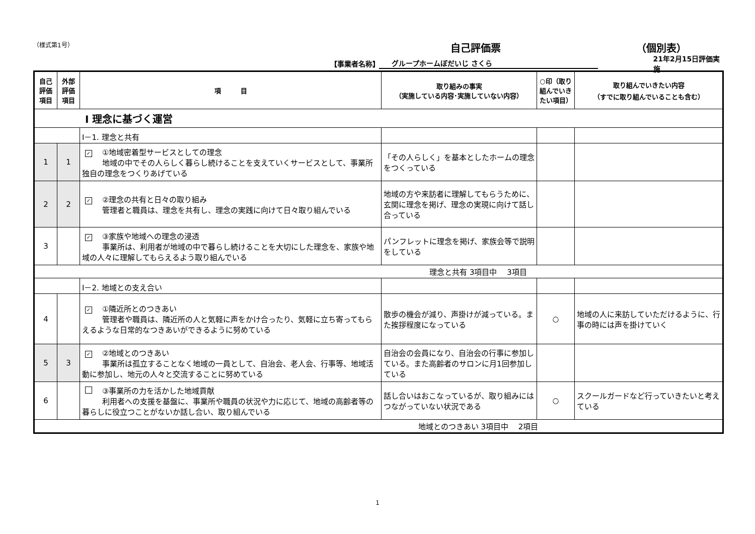（様式第1号） 自己評価票 （個別表）
【事業者名称】 グループホームぼだいじ さくら 21年2月15日評価実施
| 自己評価項目 | 外部評価項目 | 項 目 | 取り組みの事実 （実施している内容･実施していない内容） | ○印（取り組んでいきたい項目） | 取り組んでいきたい内容 （すでに取り組んでいることも含む） |
| --- | --- | --- | --- | --- | --- |
| Ⅰ 理念に基づく運営 | | | | | |
| | | Ⅰ－1. 理念と共有 | | | |
| 1 | 1 | ✓ ①地域密着型サービスとしての理念 地域の中でその人らしく暮らし続けることを支えていくサービスとして、事業所独自の理念をつくりあげている | 「その人らしく」を基本としたホームの理念をつくっている | | |
| 2 | 2 | ✓ ②理念の共有と日々の取り組み 管理者と職員は、理念を共有し、理念の実践に向けて日々取り組んでいる | 地域の方や来訪者に理解してもらうために、玄関に理念を掲げ、理念の実現に向けて話し合っている | | |
| 3 | | ✓ ③家族や地域への理念の浸透 事業所は、利用者が地域の中で暮らし続けることを大切にした理念を、家族や地域の人々に理解してもらえるよう取り組んでいる | パンフレットに理念を掲げ、家族会等で説明をしている | | |
| 理念と共有 3項目中 3項目 | | | | | |
| | | Ⅰ－2. 地域との支え合い | | | |
| 4 | | ✓ ①隣近所とのつきあい 管理者や職員は、隣近所の人と気軽に声をかけ合ったり、気軽に立ち寄ってもらえるような日常的なつきあいができるように努めている | 散歩の機会が減り、声掛けが減っている。また挨拶程度になっている | ○ | 地域の人に来訪していただけるように、行事の時には声を掛けていく |
| 5 | 3 | ✓ ②地域とのつきあい 事業所は孤立することなく地域の一員として、自治会、老人会、行事等、地域活動に参加し、地元の人々と交流することに努めている | 自治会の会員になり、自治会の行事に参加している。また高齢者のサロンに月1回参加している | | |
| 6 | | ③事業所の力を活かした地域貢献 利用者への支援を基盤に、事業所や職員の状況や力に応じて、地域の高齢者等の暮らしに役立つことがないか話し合い、取り組んでいる | 話し合いはおこなっているが、取り組みにはつながっていない状況である | ○ | スクールガードなど行っていきたいと考えている |
| 地域とのつきあい 3項目中 2項目 | | | | | |
1